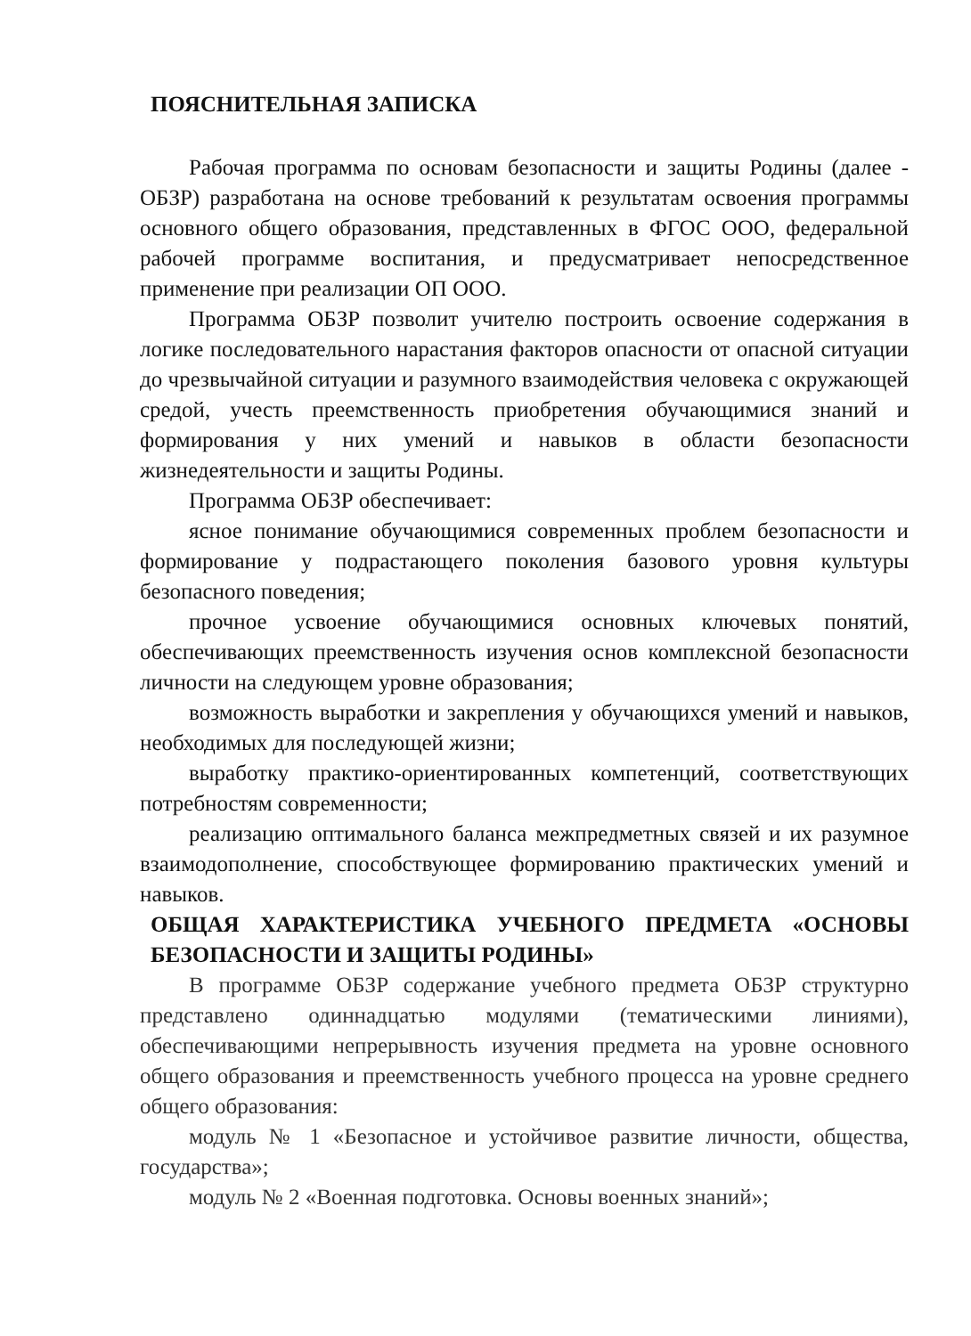ПОЯСНИТЕЛЬНАЯ ЗАПИСКА
Рабочая программа по основам безопасности и защиты Родины (далее - ОБЗР) разработана на основе требований к результатам освоения программы основного общего образования, представленных в ФГОС ООО, федеральной рабочей программе воспитания, и предусматривает непосредственное применение при реализации ОП ООО.
Программа ОБЗР позволит учителю построить освоение содержания в логике последовательного нарастания факторов опасности от опасной ситуации до чрезвычайной ситуации и разумного взаимодействия человека с окружающей средой, учесть преемственность приобретения обучающимися знаний и формирования у них умений и навыков в области безопасности жизнедеятельности и защиты Родины.
Программа ОБЗР обеспечивает:
ясное понимание обучающимися современных проблем безопасности и формирование у подрастающего поколения базового уровня культуры безопасного поведения;
прочное усвоение обучающимися основных ключевых понятий, обеспечивающих преемственность изучения основ комплексной безопасности личности на следующем уровне образования;
возможность выработки и закрепления у обучающихся умений и навыков, необходимых для последующей жизни;
выработку практико-ориентированных компетенций, соответствующих потребностям современности;
реализацию оптимального баланса межпредметных связей и их разумное взаимодополнение, способствующее формированию практических умений и навыков.
ОБЩАЯ ХАРАКТЕРИСТИКА УЧЕБНОГО ПРЕДМЕТА «ОСНОВЫ БЕЗОПАСНОСТИ И ЗАЩИТЫ РОДИНЫ»
В программе ОБЗР содержание учебного предмета ОБЗР структурно представлено одиннадцатью модулями (тематическими линиями), обеспечивающими непрерывность изучения предмета на уровне основного общего образования и преемственность учебного процесса на уровне среднего общего образования:
модуль № 1 «Безопасное и устойчивое развитие личности, общества, государства»;
модуль № 2 «Военная подготовка. Основы военных знаний»;